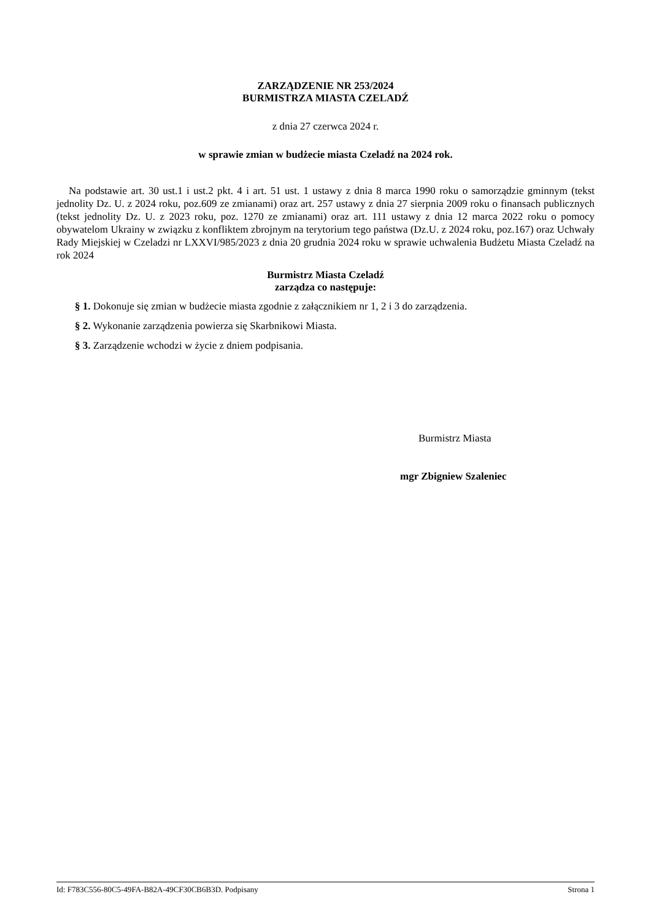ZARZĄDZENIE NR 253/2024
BURMISTRZA MIASTA CZELADŹ
z dnia 27 czerwca 2024 r.
w sprawie zmian w budżecie miasta Czeladź na 2024 rok.
Na podstawie art. 30 ust.1 i ust.2 pkt. 4 i art. 51 ust. 1 ustawy z dnia 8 marca 1990 roku o samorządzie gminnym (tekst jednolity Dz. U. z 2024 roku, poz.609 ze zmianami) oraz art. 257 ustawy z dnia 27 sierpnia 2009 roku o finansach publicznych (tekst jednolity Dz. U. z 2023 roku, poz. 1270 ze zmianami) oraz art. 111 ustawy z dnia 12 marca 2022 roku o pomocy obywatelom Ukrainy w związku z konfliktem zbrojnym na terytorium tego państwa (Dz.U. z 2024 roku, poz.167) oraz Uchwały Rady Miejskiej w Czeladzi nr LXXVI/985/2023 z dnia 20 grudnia 2024 roku w sprawie uchwalenia Budżetu Miasta Czeladź na rok 2024
Burmistrz Miasta Czeladź
zarządza co następuje:
§ 1. Dokonuje się zmian w budżecie miasta zgodnie z załącznikiem nr 1, 2 i 3 do zarządzenia.
§ 2. Wykonanie zarządzenia powierza się Skarbnikowi Miasta.
§ 3. Zarządzenie wchodzi w życie z dniem podpisania.
Burmistrz Miasta
mgr Zbigniew Szaleniec
Id: F783C556-80C5-49FA-B82A-49CF30CB6B3D. Podpisany Strona 1